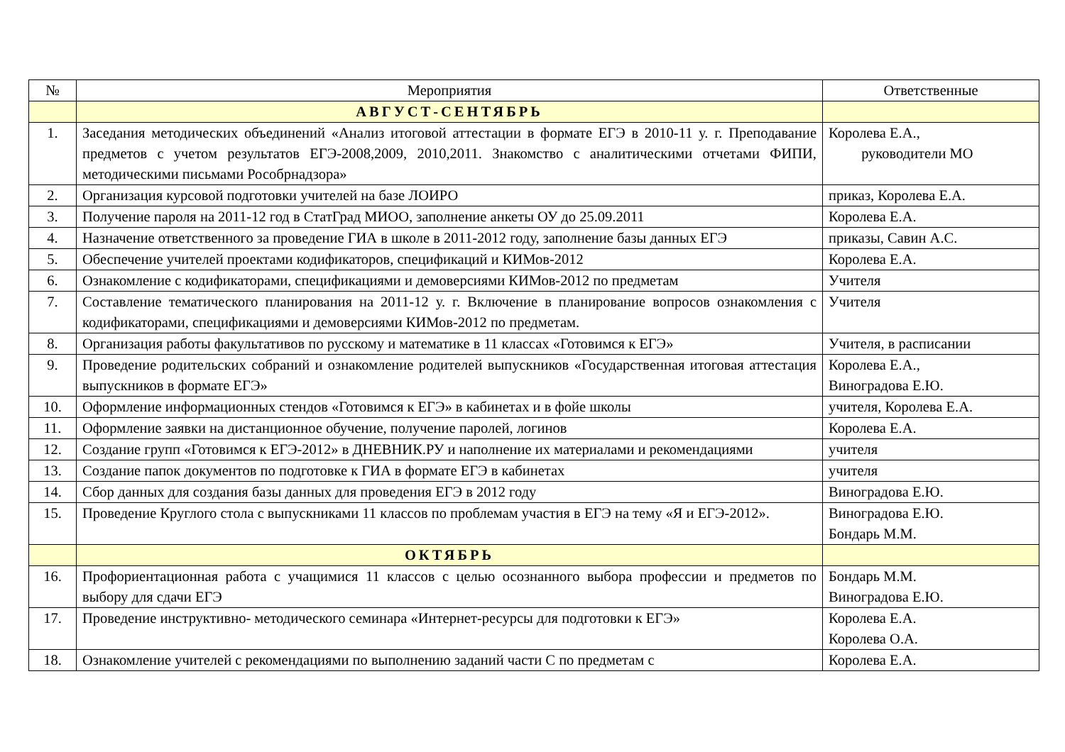| № | Мероприятия | Ответственные |
| --- | --- | --- |
| | АВГУСТ-СЕНТЯБРЬ | |
| 1. | Заседания методических объединений «Анализ итоговой аттестации в формате ЕГЭ в 2010-11 у. г. Преподавание предметов с учетом результатов ЕГЭ-2008,2009, 2010,2011. Знакомство с аналитическими отчетами ФИПИ, методическими письмами Рособрнадзора» | Королева Е.А., руководители МО |
| 2. | Организация курсовой подготовки учителей на базе ЛОИРО | приказ, Королева Е.А. |
| 3. | Получение пароля на 2011-12 год в СтатГрад МИОО, заполнение анкеты ОУ до 25.09.2011 | Королева Е.А. |
| 4. | Назначение ответственного за проведение ГИА в школе в 2011-2012 году, заполнение базы данных ЕГЭ | приказы, Савин А.С. |
| 5. | Обеспечение учителей проектами кодификаторов, спецификаций и КИМов-2012 | Королева Е.А. |
| 6. | Ознакомление с кодификаторами, спецификациями и демоверсиями КИМов-2012 по предметам | Учителя |
| 7. | Составление тематического планирования на 2011-12 у. г. Включение в планирование вопросов ознакомления с кодификаторами, спецификациями и демоверсиями КИМов-2012 по предметам. | Учителя |
| 8. | Организация работы факультативов по русскому и математике в 11 классах «Готовимся к ЕГЭ» | Учителя, в расписании |
| 9. | Проведение родительских собраний и ознакомление родителей выпускников «Государственная итоговая аттестация выпускников в формате ЕГЭ» | Королева Е.А., Виноградова Е.Ю. |
| 10. | Оформление информационных стендов «Готовимся к ЕГЭ» в кабинетах и в фойе школы | учителя, Королева Е.А. |
| 11. | Оформление заявки на дистанционное обучение, получение паролей, логинов | Королева Е.А. |
| 12. | Создание групп «Готовимся к ЕГЭ-2012» в ДНЕВНИК.РУ и наполнение их материалами и рекомендациями | учителя |
| 13. | Создание папок документов по подготовке к ГИА в формате ЕГЭ в кабинетах | учителя |
| 14. | Сбор данных для создания базы данных для проведения ЕГЭ в 2012 году | Виноградова Е.Ю. |
| 15. | Проведение Круглого стола с выпускниками 11 классов по проблемам участия в ЕГЭ на тему «Я и ЕГЭ-2012». | Виноградова Е.Ю. Бондарь М.М. |
| | ОКТЯБРЬ | |
| 16. | Профориентационная работа с учащимися 11 классов с целью осознанного выбора профессии и предметов по выбору для сдачи ЕГЭ | Бондарь М.М. Виноградова Е.Ю. |
| 17. | Проведение инструктивно- методического семинара «Интернет-ресурсы для подготовки к ЕГЭ» | Королева Е.А. Королева О.А. |
| 18. | Ознакомление учителей с рекомендациями по выполнению заданий части С по предметам с | Королева Е.А. |